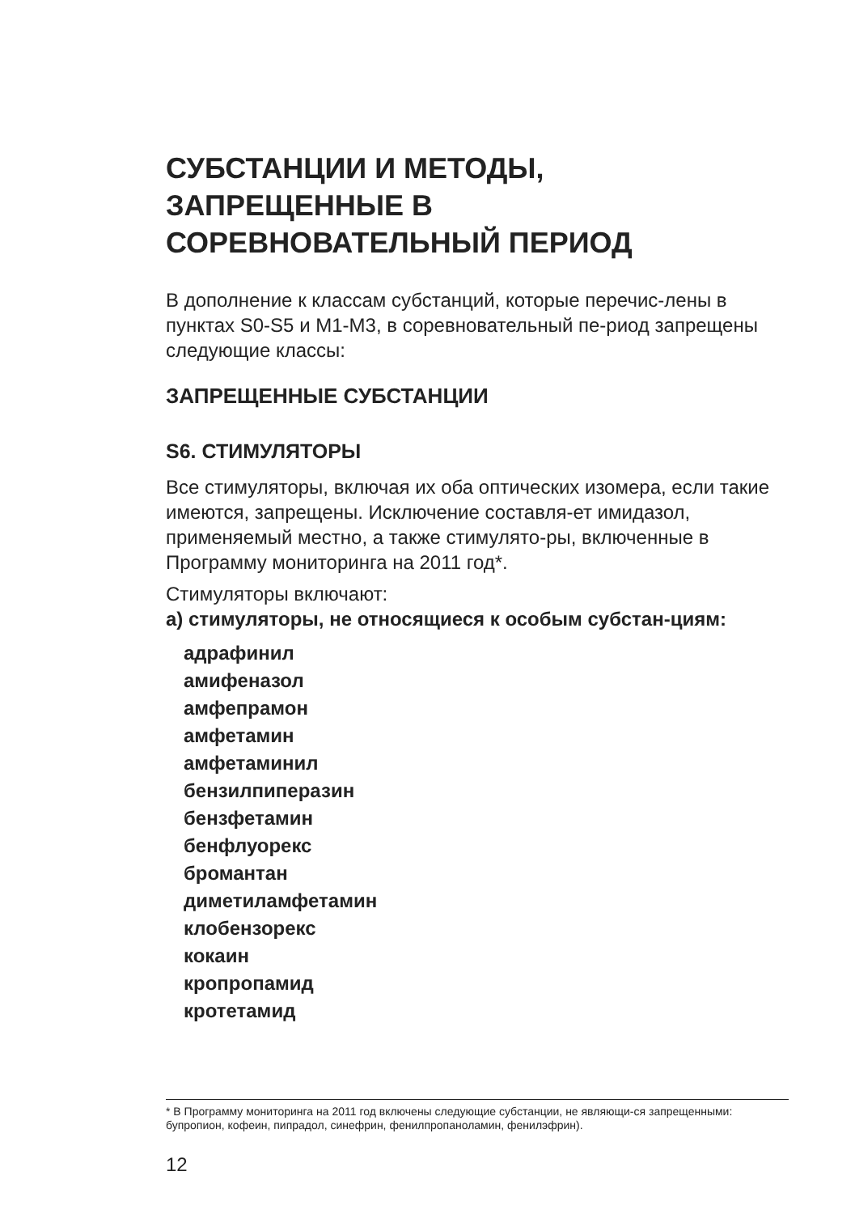СУБСТАНЦИИ И МЕТОДЫ,
ЗАПРЕЩЕННЫЕ В
СОРЕВНОВАТЕЛЬНЫЙ ПЕРИОД
В дополнение к классам субстанций, которые перечис-лены в пунктах S0-S5 и M1-M3, в соревновательный пе-риод запрещены следующие классы:
ЗАПРЕЩЕННЫЕ СУБСТАНЦИИ
S6. СТИМУЛЯТОРЫ
Все стимуляторы, включая их оба оптических изомера, если такие имеются, запрещены. Исключение составля-ет имидазол, применяемый местно, а также стимулято-ры, включенные в Программу мониторинга на 2011 год*.
Стимуляторы включают:
а) стимуляторы, не относящиеся к особым субстан-циям:
адрафинил
амифеназол
амфепрамон
амфетамин
амфетаминил
бензилпиперазин
бензфетамин
бенфлуорекс
бромантан
диметиламфетамин
клобензорекс
кокаин
кропропамид
кротетамид
* В Программу мониторинга на 2011 год включены следующие субстанции, не являющи-ся запрещенными: бупропион, кофеин, пипрадол, синефрин, фенилпропаноламин, фенилэфрин).
12